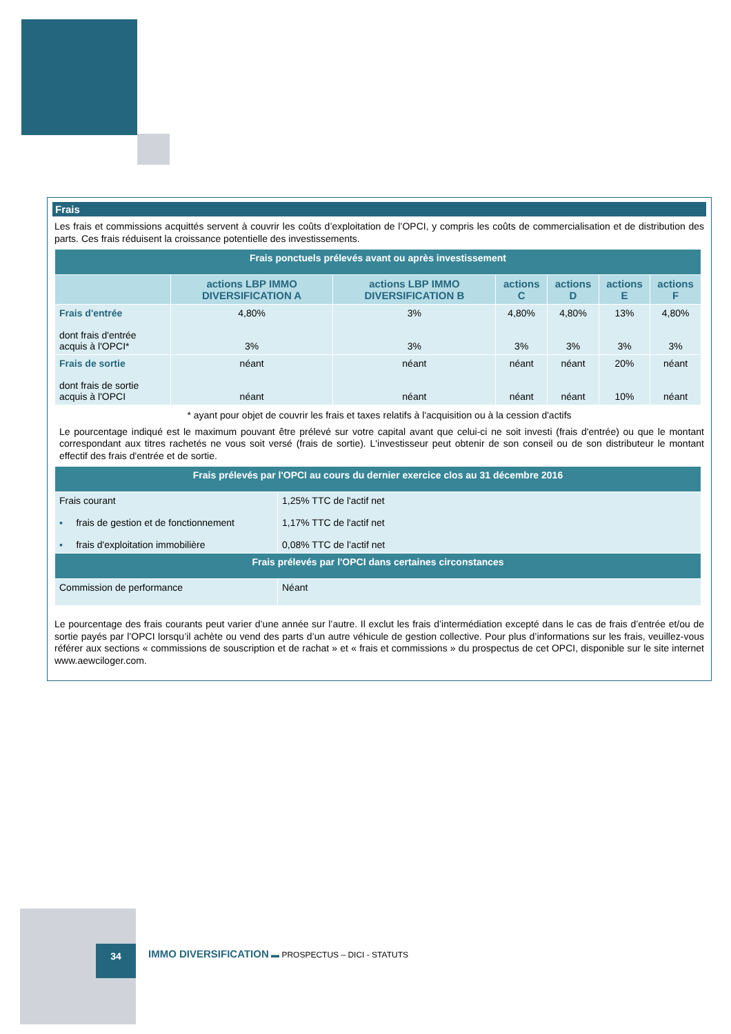Frais
Les frais et commissions acquittés servent à couvrir les coûts d’exploitation de l’OPCI, y compris les coûts de commercialisation et de distribution des parts. Ces frais réduisent la croissance potentielle des investissements.
| Frais ponctuels prélevés avant ou après investissement | | | | | | |
| --- | --- | --- | --- | --- | --- | --- |
| | actions LBP IMMO DIVERSIFICATION A | actions LBP IMMO DIVERSIFICATION B | actions C | actions D | actions E | actions F |
| Frais d'entrée dont frais d'entrée acquis à l'OPCI* | 4,80% 3% | 3% 3% | 4,80% 3% | 4,80% 3% | 13% 3% | 4,80% 3% |
| Frais de sortie dont frais de sortie acquis à l'OPCI | néant néant | néant néant | néant néant | néant néant | 20% 10% | néant néant |
* ayant pour objet de couvrir les frais et taxes relatifs à l'acquisition ou à la cession d'actifs
Le pourcentage indiqué est le maximum pouvant être prélevé sur votre capital avant que celui-ci ne soit investi (frais d'entrée) ou que le montant correspondant aux titres rachetés ne vous soit versé (frais de sortie). L'investisseur peut obtenir de son conseil ou de son distributeur le montant effectif des frais d'entrée et de sortie.
| Frais prélevés par l'OPCI au cours du dernier exercice clos au 31 décembre 2016 | |
| --- | --- |
| Frais courant ▪ frais de gestion et de fonctionnement ▪ frais d'exploitation immobilière | 1,25% TTC de l'actif net 1,17% TTC de l'actif net 0,08% TTC de l’actif net |
| Frais prélevés par l'OPCI dans certaines circonstances | |
| Commission de performance | Néant |
Le pourcentage des frais courants peut varier d’une année sur l’autre. Il exclut les frais d’intermédiation excepté dans le cas de frais d’entrée et/ou de sortie payés par l’OPCI lorsqu’il achète ou vend des parts d’un autre véhicule de gestion collective. Pour plus d’informations sur les frais, veuillez-vous référer aux sections « commissions de souscription et de rachat » et « frais et commissions » du prospectus de cet OPCI, disponible sur le site internet www.aewciloger.com.
34
IMMO DIVERSIFICATION ▬ PROSPECTUS – DICI - STATUTS